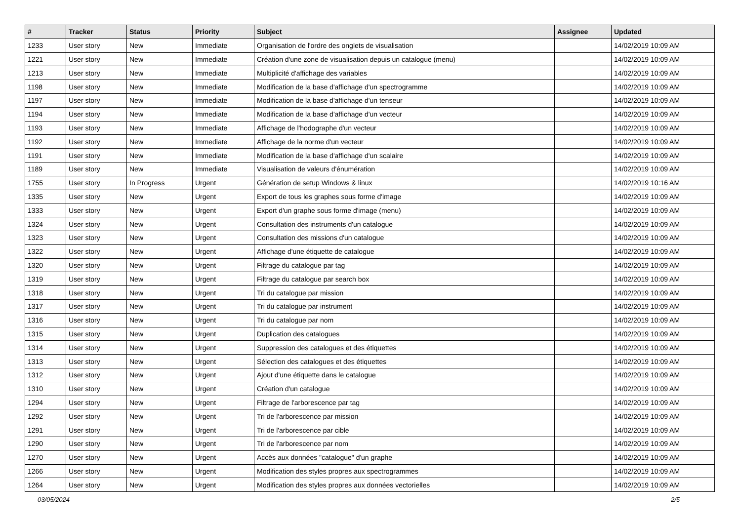| # | Tracker | Status | Priority | Subject | Assignee | Updated |
| --- | --- | --- | --- | --- | --- | --- |
| 1233 | User story | New | Immediate | Organisation de l'ordre des onglets de visualisation | | 14/02/2019 10:09 AM |
| 1221 | User story | New | Immediate | Création d'une zone de visualisation depuis un catalogue (menu) | | 14/02/2019 10:09 AM |
| 1213 | User story | New | Immediate | Multiplicité d'affichage des variables | | 14/02/2019 10:09 AM |
| 1198 | User story | New | Immediate | Modification de la base d'affichage d'un spectrogramme | | 14/02/2019 10:09 AM |
| 1197 | User story | New | Immediate | Modification de la base d'affichage d'un tenseur | | 14/02/2019 10:09 AM |
| 1194 | User story | New | Immediate | Modification de la base d'affichage d'un vecteur | | 14/02/2019 10:09 AM |
| 1193 | User story | New | Immediate | Affichage de l'hodographe d'un vecteur | | 14/02/2019 10:09 AM |
| 1192 | User story | New | Immediate | Affichage de la norme d'un vecteur | | 14/02/2019 10:09 AM |
| 1191 | User story | New | Immediate | Modification de la base d'affichage d'un scalaire | | 14/02/2019 10:09 AM |
| 1189 | User story | New | Immediate | Visualisation de valeurs d'énumération | | 14/02/2019 10:09 AM |
| 1755 | User story | In Progress | Urgent | Génération de setup Windows & linux | | 14/02/2019 10:16 AM |
| 1335 | User story | New | Urgent | Export de tous les graphes sous forme d'image | | 14/02/2019 10:09 AM |
| 1333 | User story | New | Urgent | Export d'un graphe sous forme d'image (menu) | | 14/02/2019 10:09 AM |
| 1324 | User story | New | Urgent | Consultation des instruments d'un catalogue | | 14/02/2019 10:09 AM |
| 1323 | User story | New | Urgent | Consultation des missions d'un catalogue | | 14/02/2019 10:09 AM |
| 1322 | User story | New | Urgent | Affichage d'une étiquette de catalogue | | 14/02/2019 10:09 AM |
| 1320 | User story | New | Urgent | Filtrage du catalogue par tag | | 14/02/2019 10:09 AM |
| 1319 | User story | New | Urgent | Filtrage du catalogue par search box | | 14/02/2019 10:09 AM |
| 1318 | User story | New | Urgent | Tri du catalogue par mission | | 14/02/2019 10:09 AM |
| 1317 | User story | New | Urgent | Tri du catalogue par instrument | | 14/02/2019 10:09 AM |
| 1316 | User story | New | Urgent | Tri du catalogue par nom | | 14/02/2019 10:09 AM |
| 1315 | User story | New | Urgent | Duplication des catalogues | | 14/02/2019 10:09 AM |
| 1314 | User story | New | Urgent | Suppression des catalogues et des étiquettes | | 14/02/2019 10:09 AM |
| 1313 | User story | New | Urgent | Sélection des catalogues et des étiquettes | | 14/02/2019 10:09 AM |
| 1312 | User story | New | Urgent | Ajout d'une étiquette dans le catalogue | | 14/02/2019 10:09 AM |
| 1310 | User story | New | Urgent | Création d'un catalogue | | 14/02/2019 10:09 AM |
| 1294 | User story | New | Urgent | Filtrage de l'arborescence par tag | | 14/02/2019 10:09 AM |
| 1292 | User story | New | Urgent | Tri de l'arborescence par mission | | 14/02/2019 10:09 AM |
| 1291 | User story | New | Urgent | Tri de l'arborescence par cible | | 14/02/2019 10:09 AM |
| 1290 | User story | New | Urgent | Tri de l'arborescence par nom | | 14/02/2019 10:09 AM |
| 1270 | User story | New | Urgent | Accès aux données "catalogue" d'un graphe | | 14/02/2019 10:09 AM |
| 1266 | User story | New | Urgent | Modification des styles propres aux spectrogrammes | | 14/02/2019 10:09 AM |
| 1264 | User story | New | Urgent | Modification des styles propres aux données vectorielles | | 14/02/2019 10:09 AM |
03/05/2024 2/5